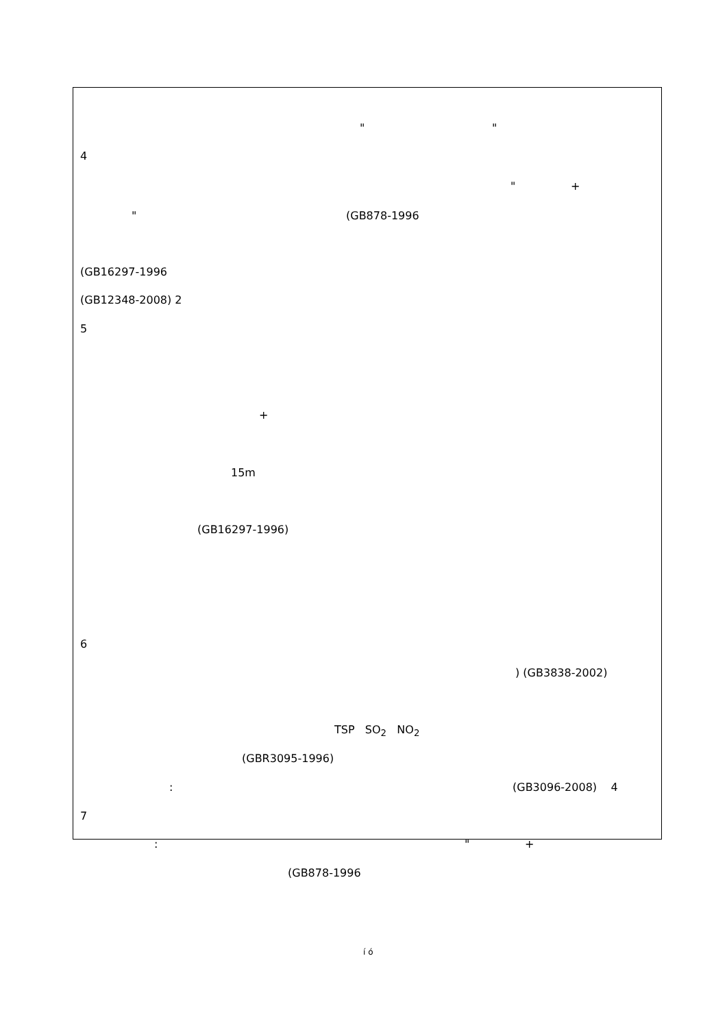" "
4
" +
" (GB878-1996
(GB16297-1996
(GB12348-2008) 2
5
+
15m
(GB16297-1996)
6
) (GB3838-2002)
TSP SO<sub>2</sub> NO<sub>2</sub>
(GBR3095-1996)
: (GB3096-2008) 4
7
: " +
(GB878-1996
í ó